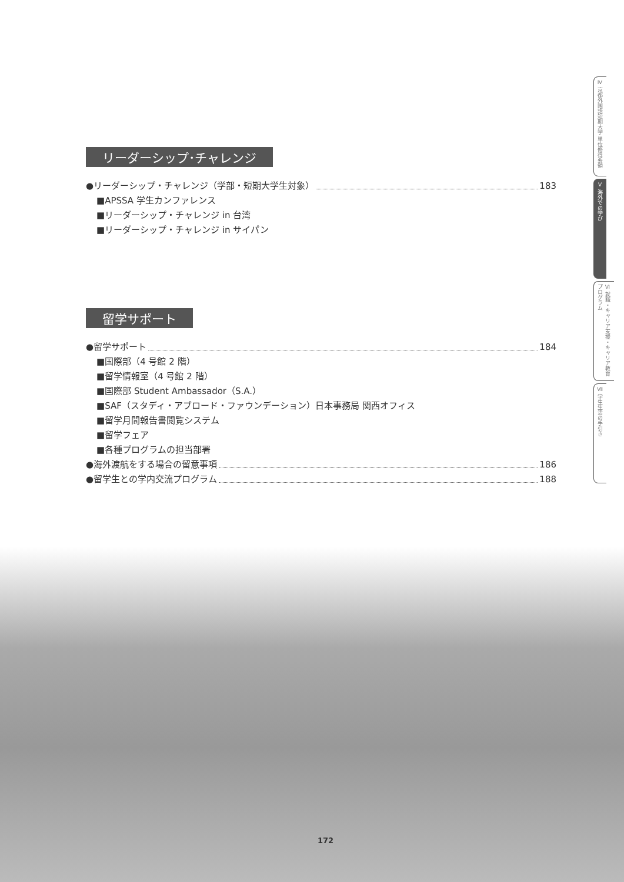リーダーシップ･チャレンジ
●リーダーシップ・チャレンジ（学部・短期大学生対象） 183
■APSSA 学生カンファレンス
■リーダーシップ・チャレンジ in 台湾
■リーダーシップ・チャレンジ in サイパン
留学サポート
●留学サポート 184
■国際部（4 号館 2 階）
■留学情報室（4 号館 2 階）
■国際部 Student Ambassador（S.A.）
■SAF（スタディ・アブロード・ファウンデーション）日本事務局 関西オフィス
■留学月間報告書閲覧システム
■留学フェア
■各種プログラムの担当部署
●海外渡航をする場合の留意事項 186
●留学生との学内交流プログラム 188
Ⅳ 京都外国語短期大学 単位修得要領
Ⅴ 海外での学び
Ⅵ 就職・キャリア支援・キャリア教育プログラム
Ⅶ 学生生活の手引き
172